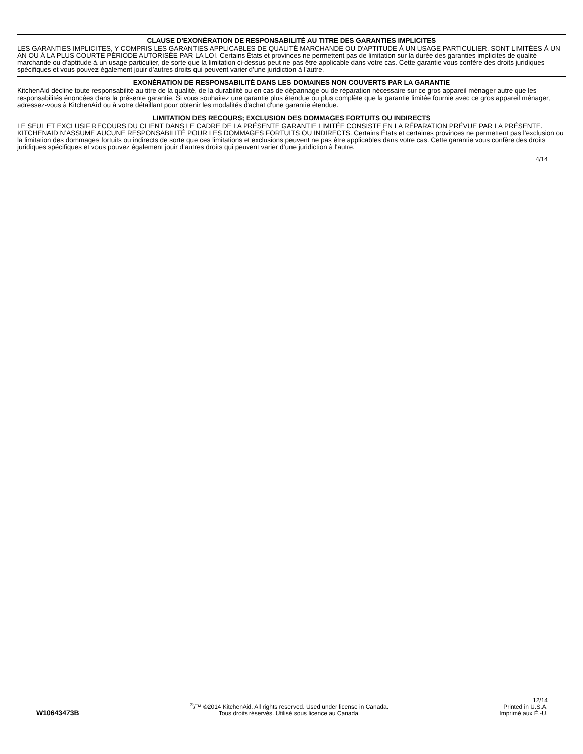CLAUSE D'EXONÉRATION DE RESPONSABILITÉ AU TITRE DES GARANTIES IMPLICITES
LES GARANTIES IMPLICITES, Y COMPRIS LES GARANTIES APPLICABLES DE QUALITÉ MARCHANDE OU D'APTITUDE À UN USAGE PARTICULIER, SONT LIMITÉES À UN AN OU À LA PLUS COURTE PÉRIODE AUTORISÉE PAR LA LOI. Certains États et provinces ne permettent pas de limitation sur la durée des garanties implicites de qualité marchande ou d'aptitude à un usage particulier, de sorte que la limitation ci-dessus peut ne pas être applicable dans votre cas. Cette garantie vous confère des droits juridiques spécifiques et vous pouvez également jouir d’autres droits qui peuvent varier d’une juridiction à l'autre.
EXONÉRATION DE RESPONSABILITÉ DANS LES DOMAINES NON COUVERTS PAR LA GARANTIE
KitchenAid décline toute responsabilité au titre de la qualité, de la durabilité ou en cas de dépannage ou de réparation nécessaire sur ce gros appareil ménager autre que les responsabilités énoncées dans la présente garantie. Si vous souhaitez une garantie plus étendue ou plus complète que la garantie limitée fournie avec ce gros appareil ménager, adressez-vous à KitchenAid ou à votre détaillant pour obtenir les modalités d'achat d'une garantie étendue.
LIMITATION DES RECOURS; EXCLUSION DES DOMMAGES FORTUITS OU INDIRECTS
LE SEUL ET EXCLUSIF RECOURS DU CLIENT DANS LE CADRE DE LA PRÉSENTE GARANTIE LIMITÉE CONSISTE EN LA RÉPARATION PRÉVUE PAR LA PRÉSENTE. KITCHENAID N’ASSUME AUCUNE RESPONSABILITÉ POUR LES DOMMAGES FORTUITS OU INDIRECTS. Certains États et certaines provinces ne permettent pas l’exclusion ou la limitation des dommages fortuits ou indirects de sorte que ces limitations et exclusions peuvent ne pas être applicables dans votre cas. Cette garantie vous confère des droits juridiques spécifiques et vous pouvez également jouir d’autres droits qui peuvent varier d’une juridiction à l'autre.
4/14
W10643473B
<sup>®</sup>/™ ©2014 KitchenAid. All rights reserved. Used under license in Canada.
Tous droits réservés. Utilisé sous licence au Canada.
12/14
Printed in U.S.A.
Imprimé aux É.-U.